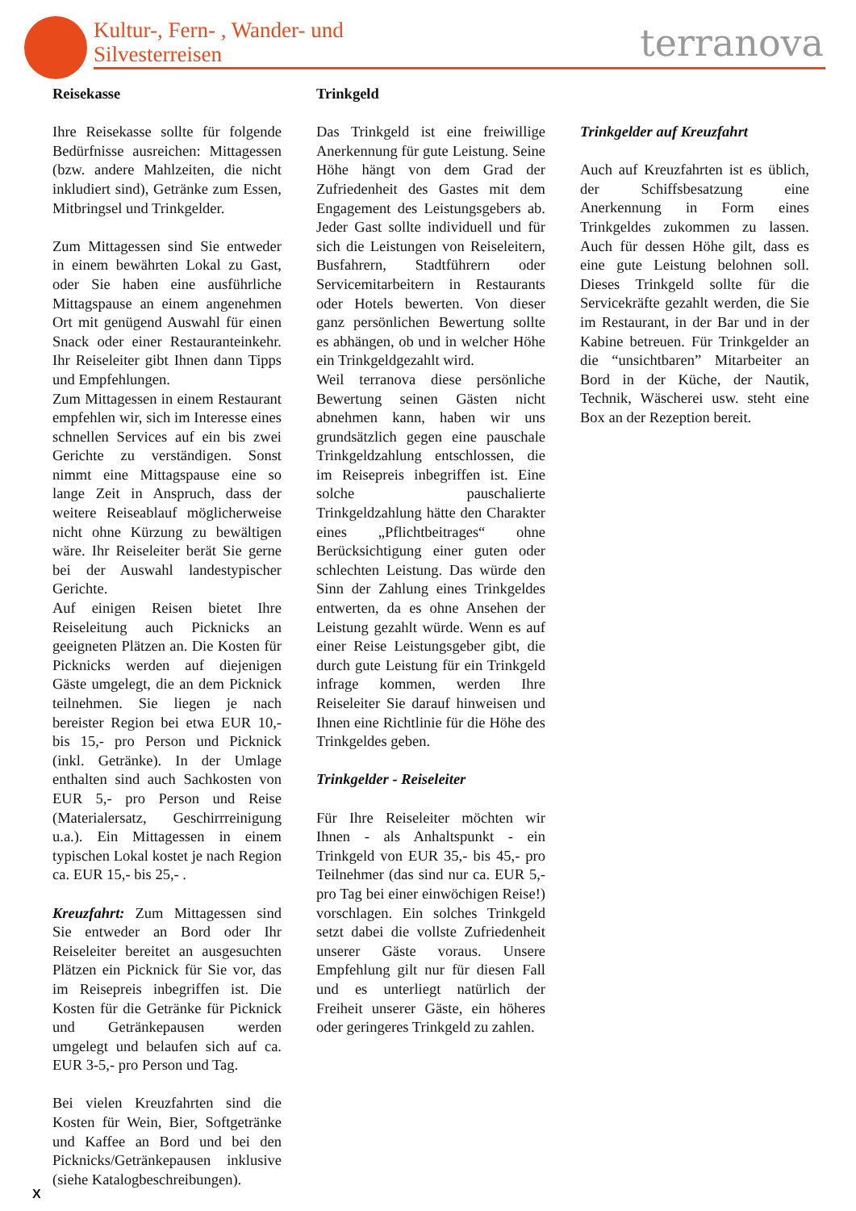Kultur-, Fern- , Wander- und
Silvesterreisen
terranova
Reisekasse
Ihre Reisekasse sollte für folgende Bedürfnisse ausreichen: Mittagessen (bzw. andere Mahlzeiten, die nicht inkludiert sind), Getränke zum Essen, Mitbringsel und Trinkgelder.
Zum Mittagessen sind Sie entweder in einem bewährten Lokal zu Gast, oder Sie haben eine ausführliche Mittagspause an einem angenehmen Ort mit genügend Auswahl für einen Snack oder einer Restauranteinkehr. Ihr Reiseleiter gibt Ihnen dann Tipps und Empfehlungen.
Zum Mittagessen in einem Restaurant empfehlen wir, sich im Interesse eines schnellen Services auf ein bis zwei Gerichte zu verständigen. Sonst nimmt eine Mittagspause eine so lange Zeit in Anspruch, dass der weitere Reiseablauf möglicherweise nicht ohne Kürzung zu bewältigen wäre. Ihr Reiseleiter berät Sie gerne bei der Auswahl landestypischer Gerichte.
Auf einigen Reisen bietet Ihre Reiseleitung auch Picknicks an geeigneten Plätzen an. Die Kosten für Picknicks werden auf diejenigen Gäste umgelegt, die an dem Picknick teilnehmen. Sie liegen je nach bereister Region bei etwa EUR 10,- bis 15,- pro Person und Picknick (inkl. Getränke). In der Umlage enthalten sind auch Sachkosten von EUR 5,- pro Person und Reise (Materialersatz, Geschirrreinigung u.a.). Ein Mittagessen in einem typischen Lokal kostet je nach Region ca. EUR 15,- bis 25,- .
Kreuzfahrt: Zum Mittagessen sind Sie entweder an Bord oder Ihr Reiseleiter bereitet an ausgesuchten Plätzen ein Picknick für Sie vor, das im Reisepreis inbegriffen ist. Die Kosten für die Getränke für Picknick und Getränkepausen werden umgelegt und belaufen sich auf ca. EUR 3-5,- pro Person und Tag.
Bei vielen Kreuzfahrten sind die Kosten für Wein, Bier, Softgetränke und Kaffee an Bord und bei den Picknicks/Getränkepausen inklusive (siehe Katalogbeschreibungen).
Trinkgeld
Das Trinkgeld ist eine freiwillige Anerkennung für gute Leistung. Seine Höhe hängt von dem Grad der Zufriedenheit des Gastes mit dem Engagement des Leistungsgebers ab. Jeder Gast sollte individuell und für sich die Leistungen von Reiseleitern, Busfahrern, Stadtführern oder Servicemitarbeitern in Restaurants oder Hotels bewerten. Von dieser ganz persönlichen Bewertung sollte es abhängen, ob und in welcher Höhe ein Trinkgeldgezahlt wird.
Weil terranova diese persönliche Bewertung seinen Gästen nicht abnehmen kann, haben wir uns grundsätzlich gegen eine pauschale Trinkgeldzahlung entschlossen, die im Reisepreis inbegriffen ist. Eine solche pauschalierte Trinkgeldzahlung hätte den Charakter eines „Pflichtbeitrages“ ohne Berücksichtigung einer guten oder schlechten Leistung. Das würde den Sinn der Zahlung eines Trinkgeldes entwerten, da es ohne Ansehen der Leistung gezahlt würde. Wenn es auf einer Reise Leistungsgeber gibt, die durch gute Leistung für ein Trinkgeld infrage kommen, werden Ihre Reiseleiter Sie darauf hinweisen und Ihnen eine Richtlinie für die Höhe des Trinkgeldes geben.
Trinkgelder - Reiseleiter
Für Ihre Reiseleiter möchten wir Ihnen - als Anhaltspunkt - ein Trinkgeld von EUR 35,- bis 45,- pro Teilnehmer (das sind nur ca. EUR 5,- pro Tag bei einer einwöchigen Reise!) vorschlagen. Ein solches Trinkgeld setzt dabei die vollste Zufriedenheit unserer Gäste voraus. Unsere Empfehlung gilt nur für diesen Fall und es unterliegt natürlich der Freiheit unserer Gäste, ein höheres oder geringeres Trinkgeld zu zahlen.
Trinkgelder auf Kreuzfahrt
Auch auf Kreuzfahrten ist es üblich, der Schiffsbesatzung eine Anerkennung in Form eines Trinkgeldes zukommen zu lassen. Auch für dessen Höhe gilt, dass es eine gute Leistung belohnen soll. Dieses Trinkgeld sollte für die Servicekräfte gezahlt werden, die Sie im Restaurant, in der Bar und in der Kabine betreuen. Für Trinkgelder an die “unsichtbaren” Mitarbeiter an Bord in der Küche, der Nautik, Technik, Wäscherei usw. steht eine Box an der Rezeption bereit.
X